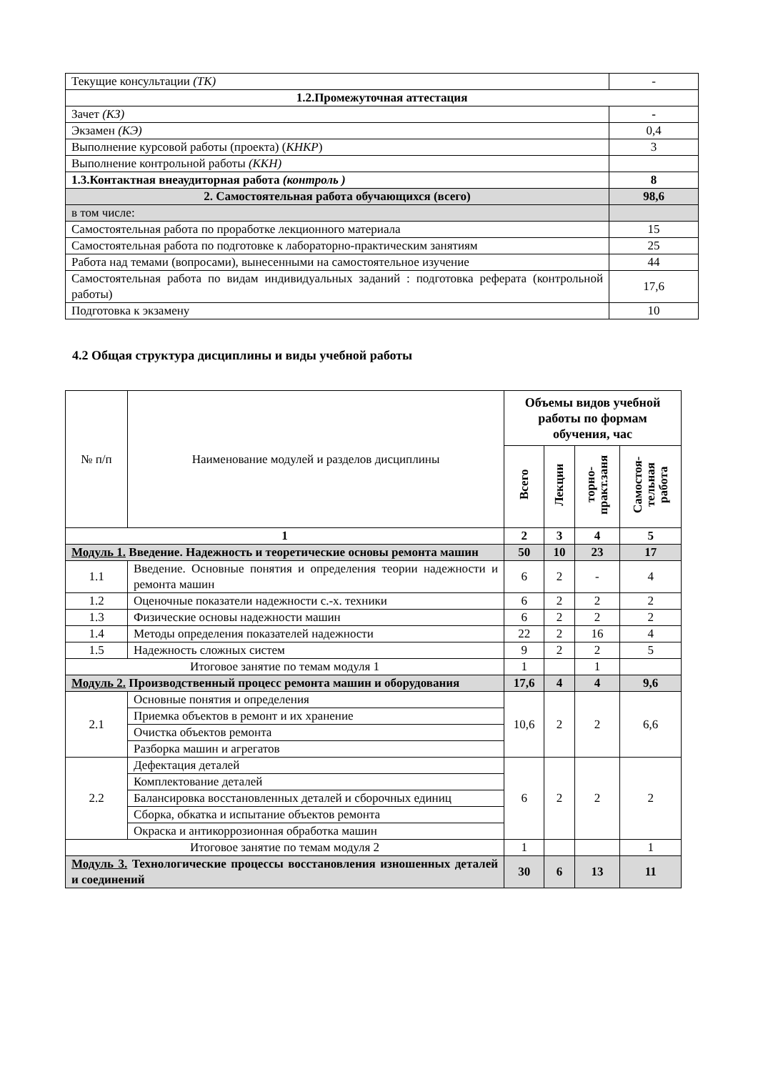| Текущие консультации (ТК) | - |
| 1.2.Промежуточная аттестация | |
| Зачет (КЗ) | - |
| Экзамен (КЭ) | 0,4 |
| Выполнение курсовой работы (проекта) ( КНКР ) | 3 |
| Выполнение контрольной работы (ККН) | |
| 1.3.Контактная внеаудиторная работа (контроль ) | 8 |
| 2. Самостоятельная работа обучающихся (всего) | 98,6 |
| в том числе: | |
| Самостоятельная работа по проработке лекционного материала | 15 |
| Самостоятельная работа по подготовке к лабораторно-практическим занятиям | 25 |
| Работа над темами (вопросами), вынесенными на самостоятельное изучение | 44 |
| Самостоятельная работа по видам индивидуальных заданий : подготовка реферата (контрольной работы) | 17,6 |
| Подготовка к экзамену | 10 |
4.2 Общая структура дисциплины и виды учебной работы
| № п/п | Наименование модулей и разделов дисциплины | Объемы видов учебной работы по формам обучения, час | | | |
| | | Всего | Лекции | торно-практ.заня | Самостоя-тельная работа |
| 1 | | 2 | 3 | 4 | 5 |
| Модуль 1. Введение. Надежность и теоретические основы ремонта машин | | 50 | 10 | 23 | 17 |
| 1.1 | Введение. Основные понятия и определения теории надежности и ремонта машин | 6 | 2 | - | 4 |
| 1.2 | Оценочные показатели надежности с.-х. техники | 6 | 2 | 2 | 2 |
| 1.3 | Физические основы надежности машин | 6 | 2 | 2 | 2 |
| 1.4 | Методы определения показателей надежности | 22 | 2 | 16 | 4 |
| 1.5 | Надежность сложных систем | 9 | 2 | 2 | 5 |
| Итоговое занятие по темам модуля 1 | | 1 | | 1 | |
| Модуль 2. Производственный процесс ремонта машин и оборудования | | 17,6 | 4 | 4 | 9,6 |
| 2.1 | Основные понятия и определения | 10,6 | 2 | 2 | 6,6 |
| | Приемка объектов в ремонт и их хранение | | | | |
| | Очистка объектов ремонта | | | | |
| | Разборка машин и агрегатов | | | | |
| 2.2 | Дефектация деталей | 6 | 2 | 2 | 2 |
| | Комплектование деталей | | | | |
| | Балансировка восстановленных деталей и сборочных единиц | | | | |
| | Сборка, обкатка и испытание объектов ремонта | | | | |
| | Окраска и антикоррозионная обработка машин | | | | |
| Итоговое занятие по темам модуля 2 | | 1 | | | 1 |
| Модуль 3. Технологические процессы восстановления изношенных деталей и соединений | | 30 | 6 | 13 | 11 |